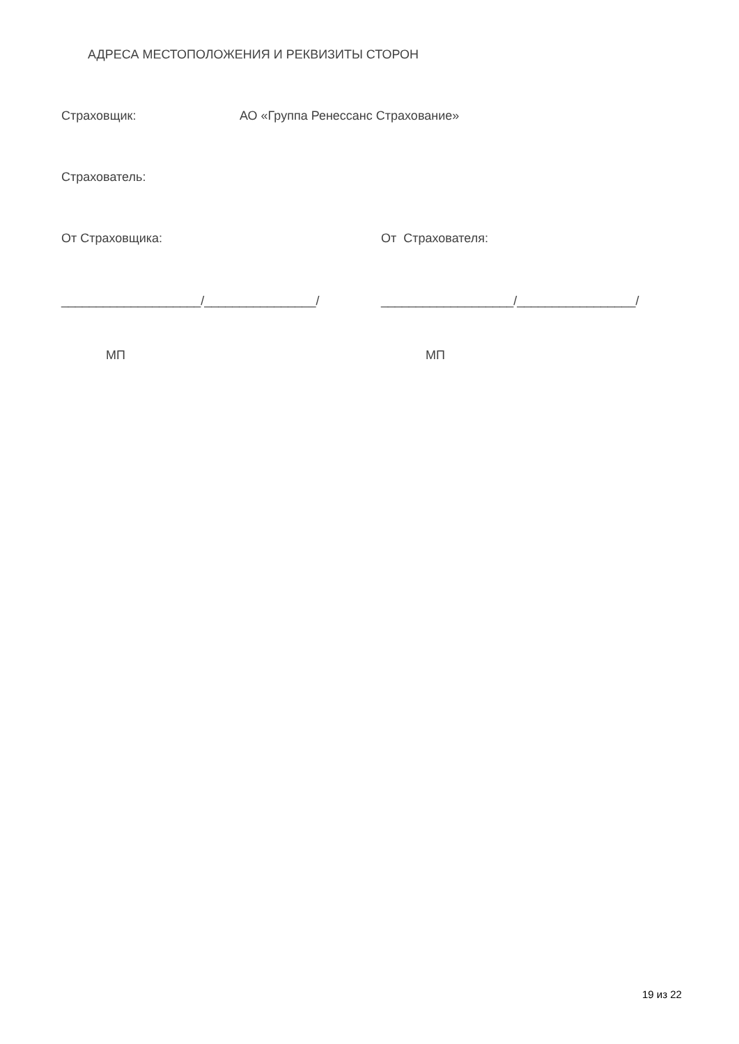АДРЕСА МЕСТОПОЛОЖЕНИЯ И РЕКВИЗИТЫ СТОРОН
Страховщик:
АО «Группа Ренессанс Страхование»
Страхователь:
От Страховщика: От Страхователя:
____________________/________________/
___________________/_________________/
МП МП
19 из 22